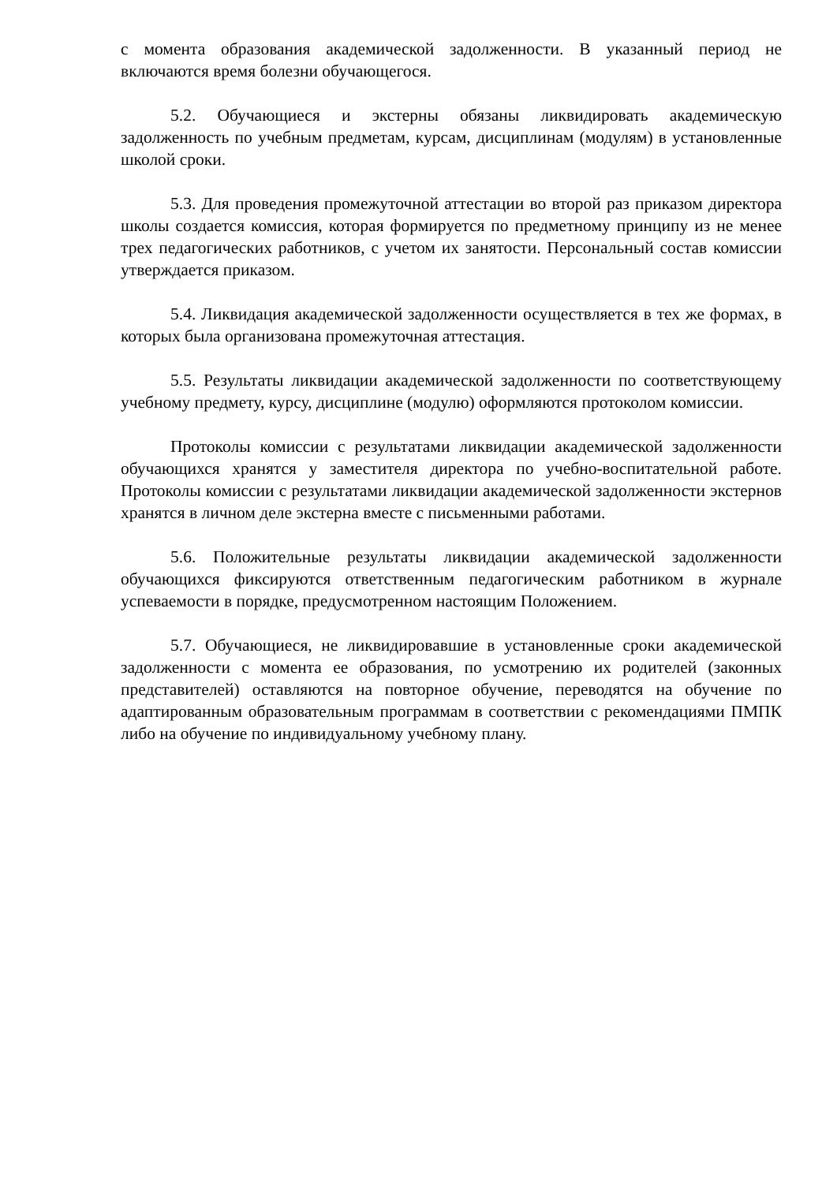с момента образования академической задолженности. В указанный период не включаются время болезни обучающегося.
5.2. Обучающиеся и экстерны обязаны ликвидировать академическую задолженность по учебным предметам, курсам, дисциплинам (модулям) в установленные школой сроки.
5.3. Для проведения промежуточной аттестации во второй раз приказом директора школы создается комиссия, которая формируется по предметному принципу из не менее трех педагогических работников, с учетом их занятости. Персональный состав комиссии утверждается приказом.
5.4. Ликвидация академической задолженности осуществляется в тех же формах, в которых была организована промежуточная аттестация.
5.5. Результаты ликвидации академической задолженности по соответствующему учебному предмету, курсу, дисциплине (модулю) оформляются протоколом комиссии.
Протоколы комиссии с результатами ликвидации академической задолженности обучающихся хранятся у заместителя директора по учебно-воспитательной работе. Протоколы комиссии с результатами ликвидации академической задолженности экстернов хранятся в личном деле экстерна вместе с письменными работами.
5.6. Положительные результаты ликвидации академической задолженности обучающихся фиксируются ответственным педагогическим работником в журнале успеваемости в порядке, предусмотренном настоящим Положением.
5.7. Обучающиеся, не ликвидировавшие в установленные сроки академической задолженности с момента ее образования, по усмотрению их родителей (законных представителей) оставляются на повторное обучение, переводятся на обучение по адаптированным образовательным программам в соответствии с рекомендациями ПМПК либо на обучение по индивидуальному учебному плану.